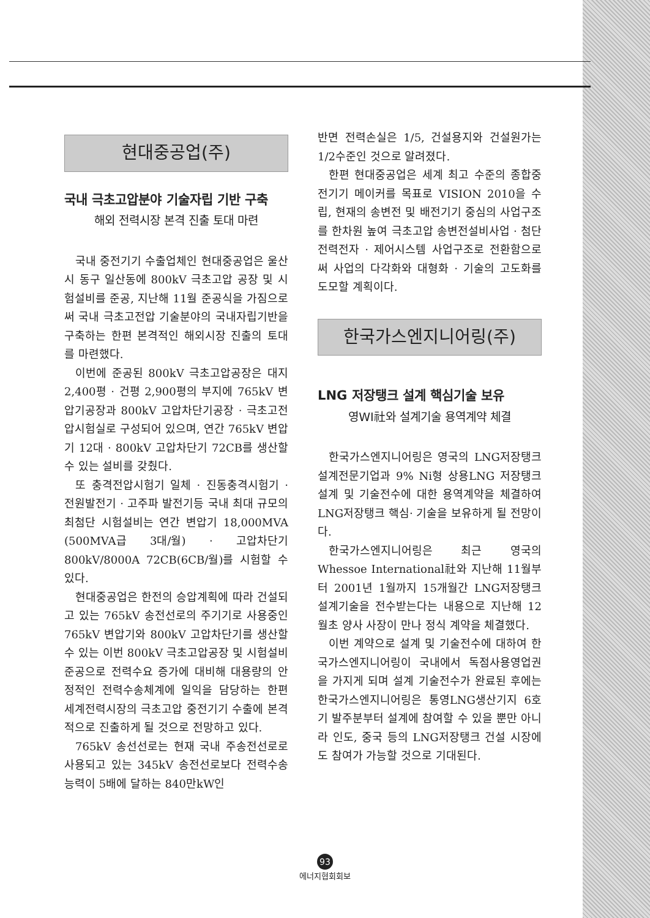현대중공업(주)
국내 극초고압분야 기술자립 기반 구축
해외 전력시장 본격 진출 토대 마련
국내 중전기기 수출업체인 현대중공업은 울산시 동구 일산동에 800kV 극초고압 공장 및 시험설비를 준공, 지난해 11월 준공식을 가짐으로써 국내 극초고전압 기술분야의 국내자립기반을 구축하는 한편 본격적인 해외시장 진출의 토대를 마련했다.
이번에 준공된 800kV 극초고압공장은 대지 2,400평 · 건평 2,900평의 부지에 765kV 변압기공장과 800kV 고압차단기공장 · 극초고전압시험실로 구성되어 있으며, 연간 765kV 변압기 12대 · 800kV 고압차단기 72CB를 생산할 수 있는 설비를 갖췄다.
또 충격전압시험기 일체 · 진동충격시험기 · 전원발전기 · 고주파 발전기등 국내 최대 규모의 최첨단 시험설비는 연간 변압기 18,000MVA (500MVA급 3대/월) · 고압차단기 800kV/8000A 72CB(6CB/월)를 시험할 수 있다.
현대중공업은 한전의 승압계획에 따라 건설되고 있는 765kV 송전선로의 주기기로 사용중인 765kV 변압기와 800kV 고압차단기를 생산할 수 있는 이번 800kV 극초고압공장 및 시험설비 준공으로 전력수요 증가에 대비해 대용량의 안정적인 전력수송체계에 일익을 담당하는 한편 세계전력시장의 극초고압 중전기기 수출에 본격적으로 진출하게 될 것으로 전망하고 있다.
765kV 송선선로는 현재 국내 주송전선로로 사용되고 있는 345kV 송전선로보다 전력수송능력이 5배에 달하는 840만kW인
반면 전력손실은 1/5, 건설용지와 건설원가는 1/2수준인 것으로 알려졌다.
한편 현대중공업은 세계 최고 수준의 종합중전기기 메이커를 목표로 VISION 2010을 수립, 현재의 송변전 및 배전기기 중심의 사업구조를 한차원 높여 극초고압 송변전설비사업 · 첨단전력전자 · 제어시스템 사업구조로 전환함으로써 사업의 다각화와 대형화 · 기술의 고도화를 도모할 계획이다.
한국가스엔지니어링(주)
LNG 저장탱크 설계 핵심기술 보유
영WI社와 설계기술 용역계약 체결
한국가스엔지니어링은 영국의 LNG저장탱크 설계전문기업과 9% Ni형 상용LNG 저장탱크 설계 및 기술전수에 대한 용역계약을 체결하여 LNG저장탱크 핵심· 기술을 보유하게 될 전망이다.
한국가스엔지니어링은 최근 영국의 Whessoe International社와 지난해 11월부터 2001년 1월까지 15개월간 LNG저장탱크 설계기술을 전수받는다는 내용으로 지난해 12월초 양사 사장이 만나 정식 계약을 체결했다.
이번 계약으로 설계 및 기술전수에 대하여 한국가스엔지니어링이 국내에서 독점사용영업권을 가지게 되며 설계 기술전수가 완료된 후에는 한국가스엔지니어링은 통영LNG생산기지 6호기 발주분부터 설계에 참여할 수 있을 뿐만 아니라 인도, 중국 등의 LNG저장탱크 건설 시장에도 참여가 가능할 것으로 기대된다.
93
에너지협회회보